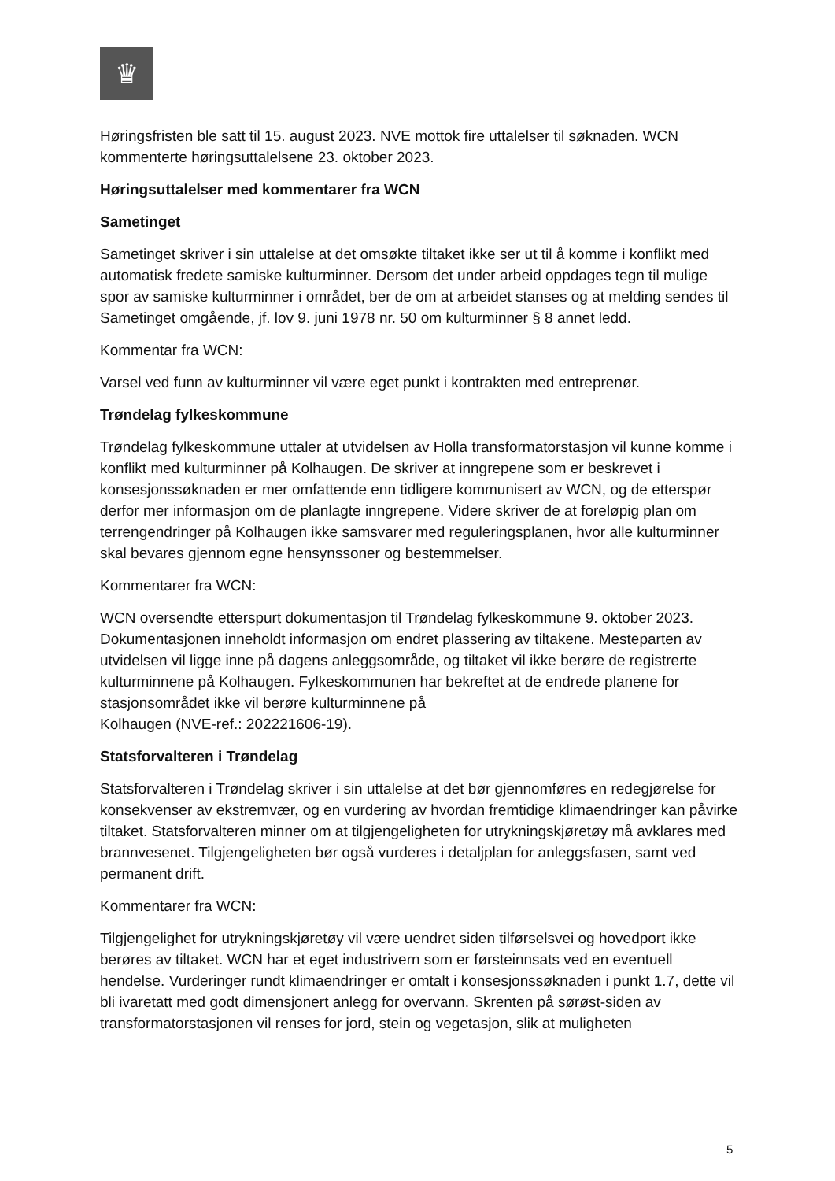♛
Høringsfristen ble satt til 15. august 2023. NVE mottok fire uttalelser til søknaden. WCN kommenterte høringsuttalelsene 23. oktober 2023.
Høringsuttalelser med kommentarer fra WCN
Sametinget
Sametinget skriver i sin uttalelse at det omsøkte tiltaket ikke ser ut til å komme i konflikt med automatisk fredete samiske kulturminner. Dersom det under arbeid oppdages tegn til mulige spor av samiske kulturminner i området, ber de om at arbeidet stanses og at melding sendes til Sametinget omgående, jf. lov 9. juni 1978 nr. 50 om kulturminner § 8 annet ledd.
Kommentar fra WCN:
Varsel ved funn av kulturminner vil være eget punkt i kontrakten med entreprenør.
Trøndelag fylkeskommune
Trøndelag fylkeskommune uttaler at utvidelsen av Holla transformatorstasjon vil kunne komme i konflikt med kulturminner på Kolhaugen. De skriver at inngrepene som er beskrevet i konsesjonssøknaden er mer omfattende enn tidligere kommunisert av WCN, og de etterspør derfor mer informasjon om de planlagte inngrepene. Videre skriver de at foreløpig plan om terrengendringer på Kolhaugen ikke samsvarer med reguleringsplanen, hvor alle kulturminner skal bevares gjennom egne hensynssoner og bestemmelser.
Kommentarer fra WCN:
WCN oversendte etterspurt dokumentasjon til Trøndelag fylkeskommune 9. oktober 2023. Dokumentasjonen inneholdt informasjon om endret plassering av tiltakene. Mesteparten av utvidelsen vil ligge inne på dagens anleggsområde, og tiltaket vil ikke berøre de registrerte kulturminnene på Kolhaugen. Fylkeskommunen har bekreftet at de endrede planene for stasjonsområdet ikke vil berøre kulturminnene på
Kolhaugen (NVE-ref.: 202221606-19).
Statsforvalteren i Trøndelag
Statsforvalteren i Trøndelag skriver i sin uttalelse at det bør gjennomføres en redegjørelse for konsekvenser av ekstremvær, og en vurdering av hvordan fremtidige klimaendringer kan påvirke tiltaket. Statsforvalteren minner om at tilgjengeligheten for utrykningskjøretøy må avklares med brannvesenet. Tilgjengeligheten bør også vurderes i detaljplan for anleggsfasen, samt ved permanent drift.
Kommentarer fra WCN:
Tilgjengelighet for utrykningskjøretøy vil være uendret siden tilførselsvei og hovedport ikke berøres av tiltaket. WCN har et eget industrivern som er førsteinnsats ved en eventuell hendelse. Vurderinger rundt klimaendringer er omtalt i konsesjonssøknaden i punkt 1.7, dette vil bli ivaretatt med godt dimensjonert anlegg for overvann. Skrenten på sørøst-siden av transformatorstasjonen vil renses for jord, stein og vegetasjon, slik at muligheten
5